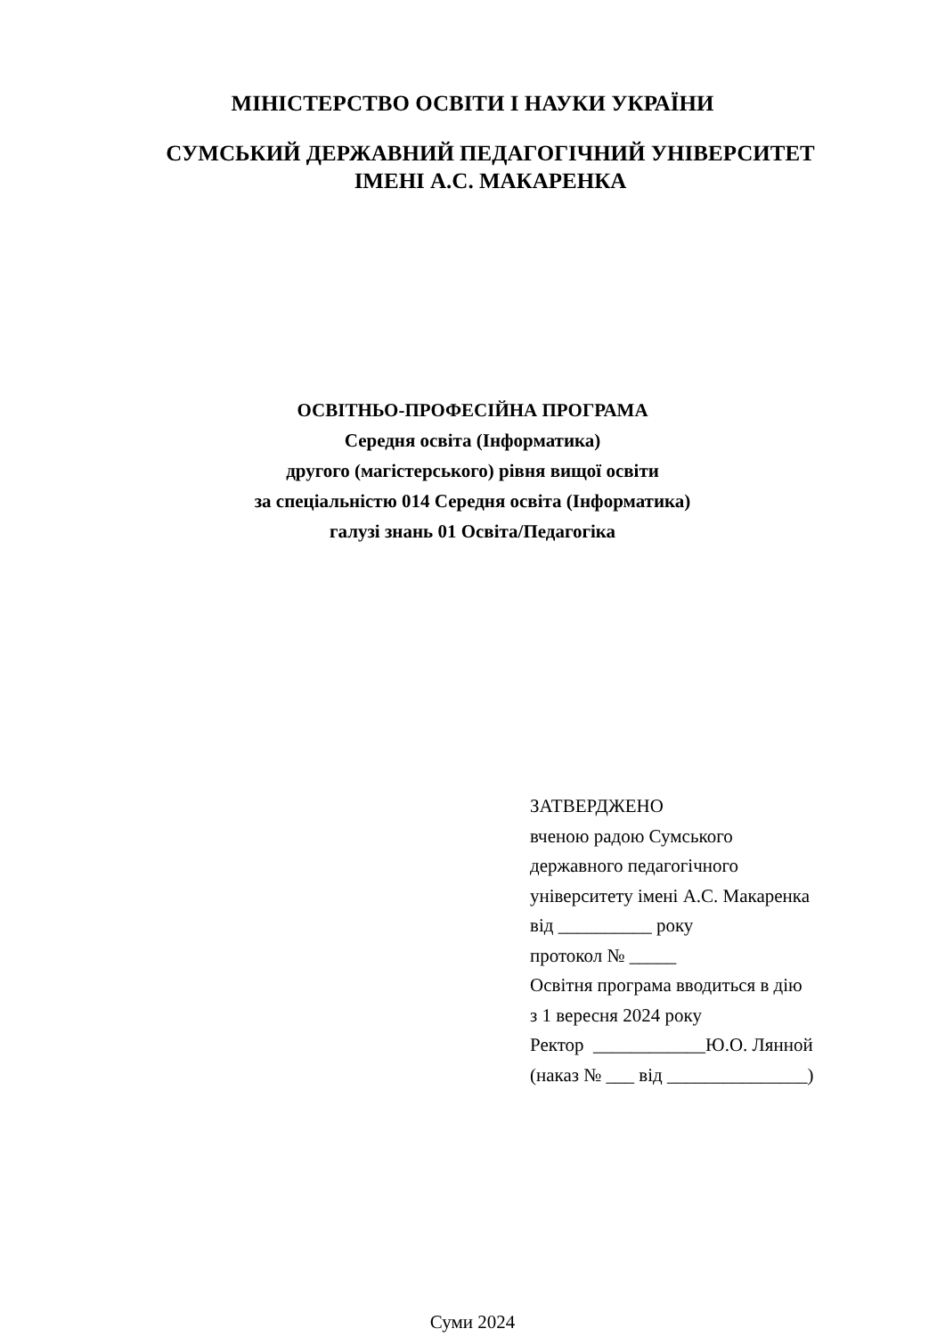МІНІСТЕРСТВО ОСВІТИ І НАУКИ УКРАЇНИ
СУМСЬКИЙ ДЕРЖАВНИЙ ПЕДАГОГІЧНИЙ УНІВЕРСИТЕТ
ІМЕНІ А.С. МАКАРЕНКА
ОСВІТНЬО-ПРОФЕСІЙНА ПРОГРАМА
Середня освіта (Інформатика)
другого (магістерського) рівня вищої освіти
за спеціальністю 014 Середня освіта (Інформатика)
галузі знань 01 Освіта/Педагогіка
ЗАТВЕРДЖЕНО
вченою радою Сумського
державного педагогічного
університету імені А.С. Макаренка
від __________ року
протокол № _____
Освітня програма вводиться в дію
з 1 вересня 2024 року
Ректор ____________Ю.О. Лянной
(наказ № ___ від _______________)
Суми 2024